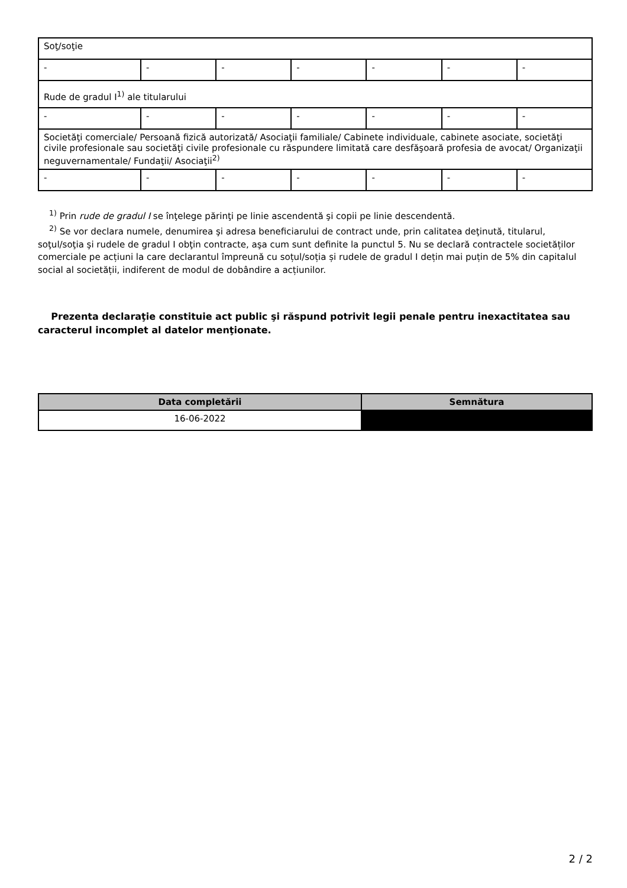| Soţ/soţie | | | | | | |
| - | - | - | - | - | - | - |
| Rude de gradul I<sup>1)</sup> ale titularului | | | | | | |
| - | - | - | - | - | - | - |
| Societăţi comerciale/ Persoană fizică autorizată/ Asociaţii familiale/ Cabinete individuale, cabinete asociate, societăţi civile profesionale sau societăţi civile profesionale cu răspundere limitată care desfăşoară profesia de avocat/ Organizaţii neguvernamentale/ Fundaţii/ Asociaţii<sup>2)</sup> | | | | | | |
| - | - | - | - | - | - | - |
<sup>1)</sup> Prin rude de gradul I se înţelege părinţi pe linie ascendentă şi copii pe linie descendentă.
<sup>2)</sup> Se vor declara numele, denumirea şi adresa beneficiarului de contract unde, prin calitatea deţinută, titularul, soţul/soţia şi rudele de gradul I obţin contracte, aşa cum sunt definite la punctul 5. Nu se declară contractele societăților comerciale pe acțiuni la care declarantul împreună cu soțul/soția și rudele de gradul I dețin mai puțin de 5% din capitalul social al societății, indiferent de modul de dobândire a acțiunilor.
Prezenta declaraţie constituie act public şi răspund potrivit legii penale pentru inexactitatea sau caracterul incomplet al datelor menţionate.
| Data completării | Semnătura |
| --- | --- |
| 16-06-2022 | |
2 / 2